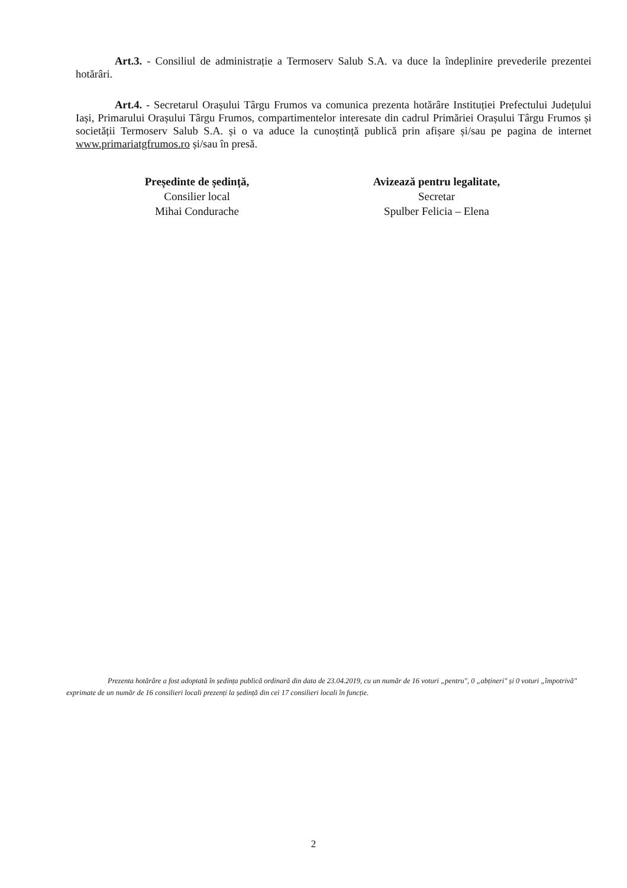Art.3. - Consiliul de administrație a Termoserv Salub S.A. va duce la îndeplinire prevederile prezentei hotărâri.
Art.4. - Secretarul Orașului Târgu Frumos va comunica prezenta hotărâre Instituției Prefectului Județului Iași, Primarului Orașului Târgu Frumos, compartimentelor interesate din cadrul Primăriei Orașului Târgu Frumos și societății Termoserv Salub S.A. și o va aduce la cunoștință publică prin afișare și/sau pe pagina de internet www.primariatgfrumos.ro și/sau în presă.
Președinte de ședință,
Consilier local
Mihai Condurache
Avizează pentru legalitate,
Secretar
Spulber Felicia – Elena
Prezenta hotărâre a fost adoptată în ședința publică ordinară din data de 23.04.2019, cu un număr de 16 voturi „pentru", 0 „abțineri" și 0 voturi „împotrivă" exprimate de un număr de 16 consilieri locali prezenți la ședință din cei 17 consilieri locali în funcție.
2